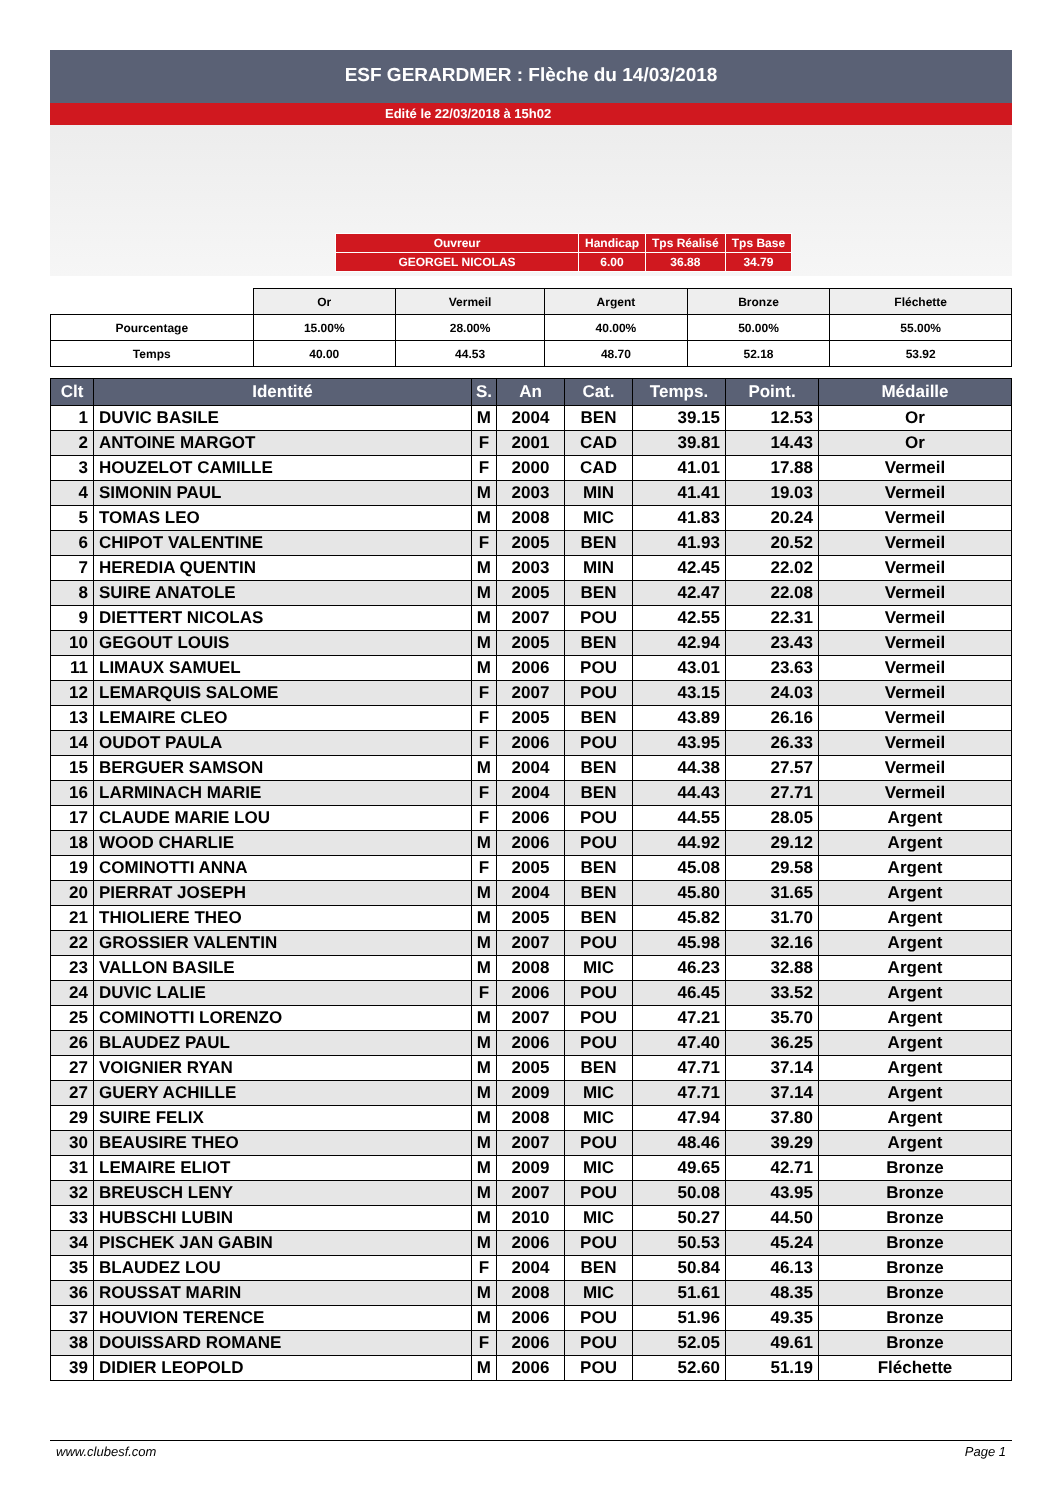ESF GERARDMER : Flèche du 14/03/2018
Edité le 22/03/2018 à 15h02
| Ouvreur | Handicap | Tps Réalisé | Tps Base |
| GEORGEL NICOLAS | 6.00 | 36.88 | 34.79 |
| | Or | Vermeil | Argent | Bronze | Fléchette |
| Pourcentage | 15.00% | 28.00% | 40.00% | 50.00% | 55.00% |
| Temps | 40.00 | 44.53 | 48.70 | 52.18 | 53.92 |
| Clt | Identité | S. | An | Cat. | Temps. | Point. | Médaille |
| --- | --- | --- | --- | --- | --- | --- | --- |
| 1 | DUVIC BASILE | M | 2004 | BEN | 39.15 | 12.53 | Or |
| 2 | ANTOINE MARGOT | F | 2001 | CAD | 39.81 | 14.43 | Or |
| 3 | HOUZELOT CAMILLE | F | 2000 | CAD | 41.01 | 17.88 | Vermeil |
| 4 | SIMONIN PAUL | M | 2003 | MIN | 41.41 | 19.03 | Vermeil |
| 5 | TOMAS LEO | M | 2008 | MIC | 41.83 | 20.24 | Vermeil |
| 6 | CHIPOT VALENTINE | F | 2005 | BEN | 41.93 | 20.52 | Vermeil |
| 7 | HEREDIA QUENTIN | M | 2003 | MIN | 42.45 | 22.02 | Vermeil |
| 8 | SUIRE ANATOLE | M | 2005 | BEN | 42.47 | 22.08 | Vermeil |
| 9 | DIETTERT NICOLAS | M | 2007 | POU | 42.55 | 22.31 | Vermeil |
| 10 | GEGOUT LOUIS | M | 2005 | BEN | 42.94 | 23.43 | Vermeil |
| 11 | LIMAUX SAMUEL | M | 2006 | POU | 43.01 | 23.63 | Vermeil |
| 12 | LEMARQUIS SALOME | F | 2007 | POU | 43.15 | 24.03 | Vermeil |
| 13 | LEMAIRE CLEO | F | 2005 | BEN | 43.89 | 26.16 | Vermeil |
| 14 | OUDOT PAULA | F | 2006 | POU | 43.95 | 26.33 | Vermeil |
| 15 | BERGUER SAMSON | M | 2004 | BEN | 44.38 | 27.57 | Vermeil |
| 16 | LARMINACH MARIE | F | 2004 | BEN | 44.43 | 27.71 | Vermeil |
| 17 | CLAUDE MARIE LOU | F | 2006 | POU | 44.55 | 28.05 | Argent |
| 18 | WOOD CHARLIE | M | 2006 | POU | 44.92 | 29.12 | Argent |
| 19 | COMINOTTI ANNA | F | 2005 | BEN | 45.08 | 29.58 | Argent |
| 20 | PIERRAT JOSEPH | M | 2004 | BEN | 45.80 | 31.65 | Argent |
| 21 | THIOLIERE THEO | M | 2005 | BEN | 45.82 | 31.70 | Argent |
| 22 | GROSSIER VALENTIN | M | 2007 | POU | 45.98 | 32.16 | Argent |
| 23 | VALLON BASILE | M | 2008 | MIC | 46.23 | 32.88 | Argent |
| 24 | DUVIC LALIE | F | 2006 | POU | 46.45 | 33.52 | Argent |
| 25 | COMINOTTI LORENZO | M | 2007 | POU | 47.21 | 35.70 | Argent |
| 26 | BLAUDEZ PAUL | M | 2006 | POU | 47.40 | 36.25 | Argent |
| 27 | VOIGNIER RYAN | M | 2005 | BEN | 47.71 | 37.14 | Argent |
| 27 | GUERY ACHILLE | M | 2009 | MIC | 47.71 | 37.14 | Argent |
| 29 | SUIRE FELIX | M | 2008 | MIC | 47.94 | 37.80 | Argent |
| 30 | BEAUSIRE THEO | M | 2007 | POU | 48.46 | 39.29 | Argent |
| 31 | LEMAIRE ELIOT | M | 2009 | MIC | 49.65 | 42.71 | Bronze |
| 32 | BREUSCH LENY | M | 2007 | POU | 50.08 | 43.95 | Bronze |
| 33 | HUBSCHI LUBIN | M | 2010 | MIC | 50.27 | 44.50 | Bronze |
| 34 | PISCHEK JAN GABIN | M | 2006 | POU | 50.53 | 45.24 | Bronze |
| 35 | BLAUDEZ LOU | F | 2004 | BEN | 50.84 | 46.13 | Bronze |
| 36 | ROUSSAT MARIN | M | 2008 | MIC | 51.61 | 48.35 | Bronze |
| 37 | HOUVION TERENCE | M | 2006 | POU | 51.96 | 49.35 | Bronze |
| 38 | DOUISSARD ROMANE | F | 2006 | POU | 52.05 | 49.61 | Bronze |
| 39 | DIDIER LEOPOLD | M | 2006 | POU | 52.60 | 51.19 | Fléchette |
www.clubesf.com Page 1